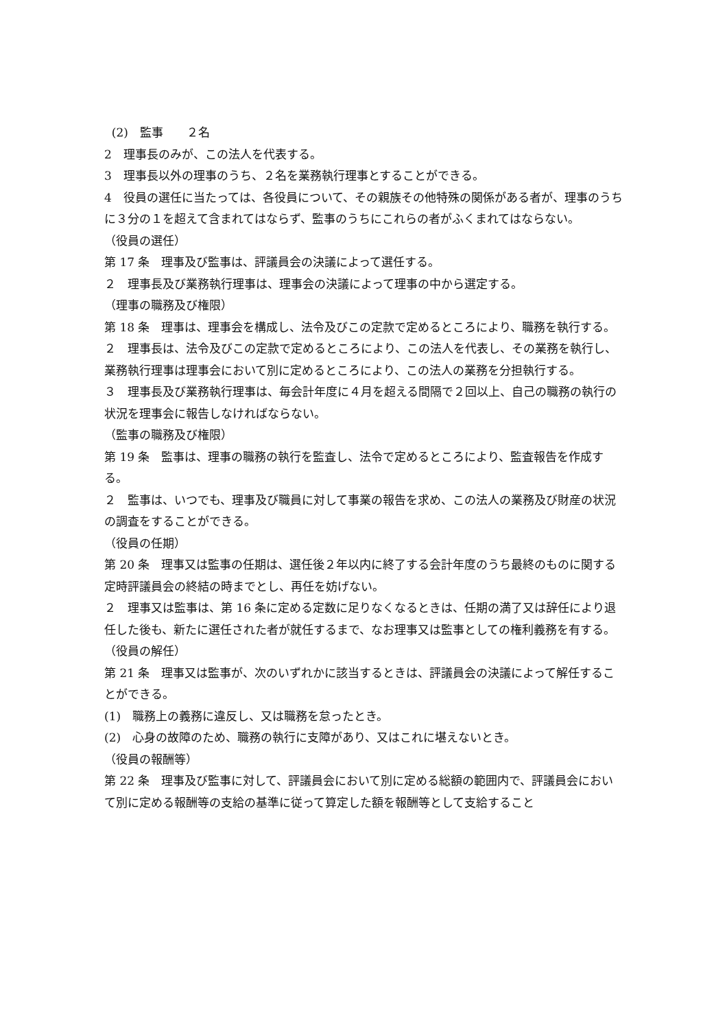(2)　監事　　２名
2　理事長のみが、この法人を代表する。
3　理事長以外の理事のうち、２名を業務執行理事とすることができる。
4　役員の選任に当たっては、各役員について、その親族その他特殊の関係がある者が、理事のうちに３分の１を超えて含まれてはならず、監事のうちにこれらの者がふくまれてはならない。
（役員の選任）
第 17 条　理事及び監事は、評議員会の決議によって選任する。
２　理事長及び業務執行理事は、理事会の決議によって理事の中から選定する。
（理事の職務及び権限）
第 18 条　理事は、理事会を構成し、法令及びこの定款で定めるところにより、職務を執行する。
２　理事長は、法令及びこの定款で定めるところにより、この法人を代表し、その業務を執行し、業務執行理事は理事会において別に定めるところにより、この法人の業務を分担執行する。
３　理事長及び業務執行理事は、毎会計年度に４月を超える間隔で２回以上、自己の職務の執行の状況を理事会に報告しなければならない。
（監事の職務及び権限）
第 19 条　監事は、理事の職務の執行を監査し、法令で定めるところにより、監査報告を作成する。
２　監事は、いつでも、理事及び職員に対して事業の報告を求め、この法人の業務及び財産の状況の調査をすることができる。
（役員の任期）
第 20 条　理事又は監事の任期は、選任後２年以内に終了する会計年度のうち最終のものに関する定時評議員会の終結の時までとし、再任を妨げない。
２　理事又は監事は、第 16 条に定める定数に足りなくなるときは、任期の満了又は辞任により退任した後も、新たに選任された者が就任するまで、なお理事又は監事としての権利義務を有する。
（役員の解任）
第 21 条　理事又は監事が、次のいずれかに該当するときは、評議員会の決議によって解任することができる。
(1)　職務上の義務に違反し、又は職務を怠ったとき。
(2)　心身の故障のため、職務の執行に支障があり、又はこれに堪えないとき。
（役員の報酬等）
第 22 条　理事及び監事に対して、評議員会において別に定める総額の範囲内で、評議員会において別に定める報酬等の支給の基準に従って算定した額を報酬等として支給すること